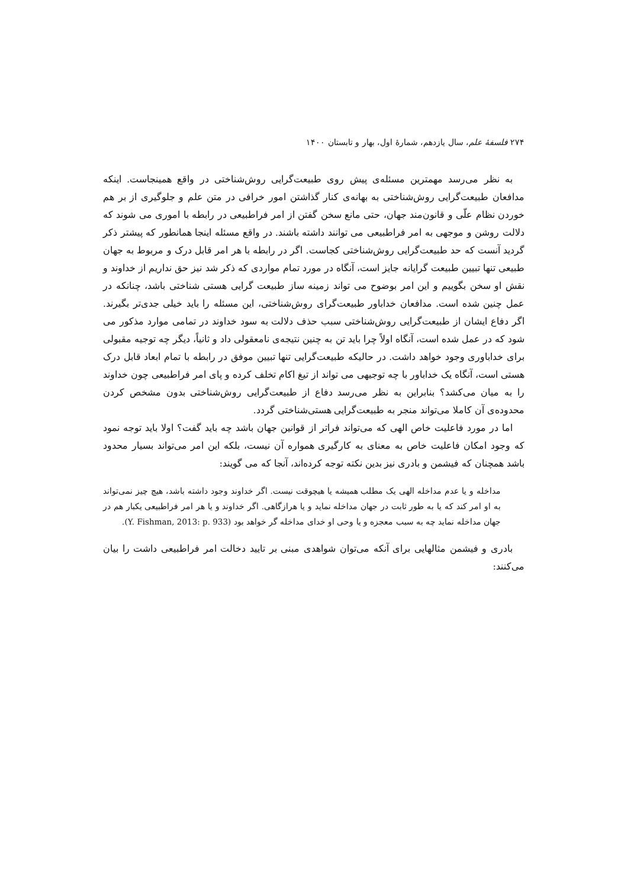۲۷۴ فلسفهٔ علم، سال یازدهم، شمارهٔ اول، بهار و تابستان ۱۴۰۰
به نظر می‌رسد مهمترین مسئله‌ی پیش روی طبیعت‌گرایی روش‌شناختی در واقع همینجاست. اینکه مدافعان طبیعت‌گرایی روش‌شناختی به بهانه‌ی کنار گذاشتن امور خرافی در متن علم و جلوگیری از بر هم خوردن نظام علّی و قانون‌مند جهان، حتی مانع سخن گفتن از امر فراطبیعی در رابطه با اموری می شوند که دلالت روشن و موجهی به امر فراطبیعی می توانند داشته باشند. در واقع مسئله اینجا همانطور که پیشتر ذکر گردید آنست که حد طبیعت‌گرایی روش‌شناختی کجاست. اگر در رابطه با هر امر قابل درک و مربوط به جهان طبیعی تنها تبیین طبیعت گرایانه جایز است، آنگاه در مورد تمام مواردی که ذکر شد نیز حق نداریم از خداوند و نقش او سخن بگوییم و این امر بوضوح می تواند زمینه ساز طبیعت گرایی هستی شناختی باشد، چنانکه در عمل چنین شده است. مدافعان خداباور طبیعت‌گرای روش‌شناختی، این مسئله را باید خیلی جدی‌تر بگیرند. اگر دفاع ایشان از طبیعت‌گرایی روش‌شناختی سبب حذف دلالت به سود خداوند در تمامی موارد مذکور می شود که در عمل شده است، آنگاه اولاً چرا باید تن به چنین نتیجه‌ی نامعقولی داد و ثانیاً، دیگر چه توجیه مقبولی برای خداباوری وجود خواهد داشت. در حالیکه طبیعت‌گرایی تنها تبیین موفق در رابطه با تمام ابعاد قابل درک هستی است، آنگاه یک خداباور با چه توجیهی می تواند از تیغ اکام تخلف کرده و پای امر فراطبیعی چون خداوند را به میان می‌کشد؟ بنابراین به نظر می‌رسد دفاع از طبیعت‌گرایی روش‌شناختی بدون مشخص کردن محدوده‌ی آن کاملا می‌تواند منجر به طبیعت‌گرایی هستی‌شناختی گردد.
اما در مورد فاعلیت خاص الهی که می‌تواند فراتر از قوانین جهان باشد چه باید گفت؟ اولا باید توجه نمود که وجود امکان فاعلیت خاص به معنای به کارگیری همواره آن نیست، بلکه این امر می‌تواند بسیار محدود باشد همچنان که فیشمن و بادری نیز بدین نکته توجه کرده‌اند، آنجا که می گویند:
مداخله و یا عدم مداخله الهی یک مطلب همیشه یا هیچوقت نیست. اگر خداوند وجود داشته باشد، هیچ چیز نمی‌تواند به او امر کند که یا به طور ثابت در جهان مداخله نماید و یا هرازگاهی. اگر خداوند و یا هر امر فراطبیعی یکبار هم در جهان مداخله نماید چه به سبب معجزه و یا وحی او خدای مداخله گر خواهد بود (Y. Fishman, 2013: p. 933).
بادری و فیشمن مثالهایی برای آنکه می‌توان شواهدی مبنی بر تایید دخالت امر فراطبیعی داشت را بیان می‌کنند: